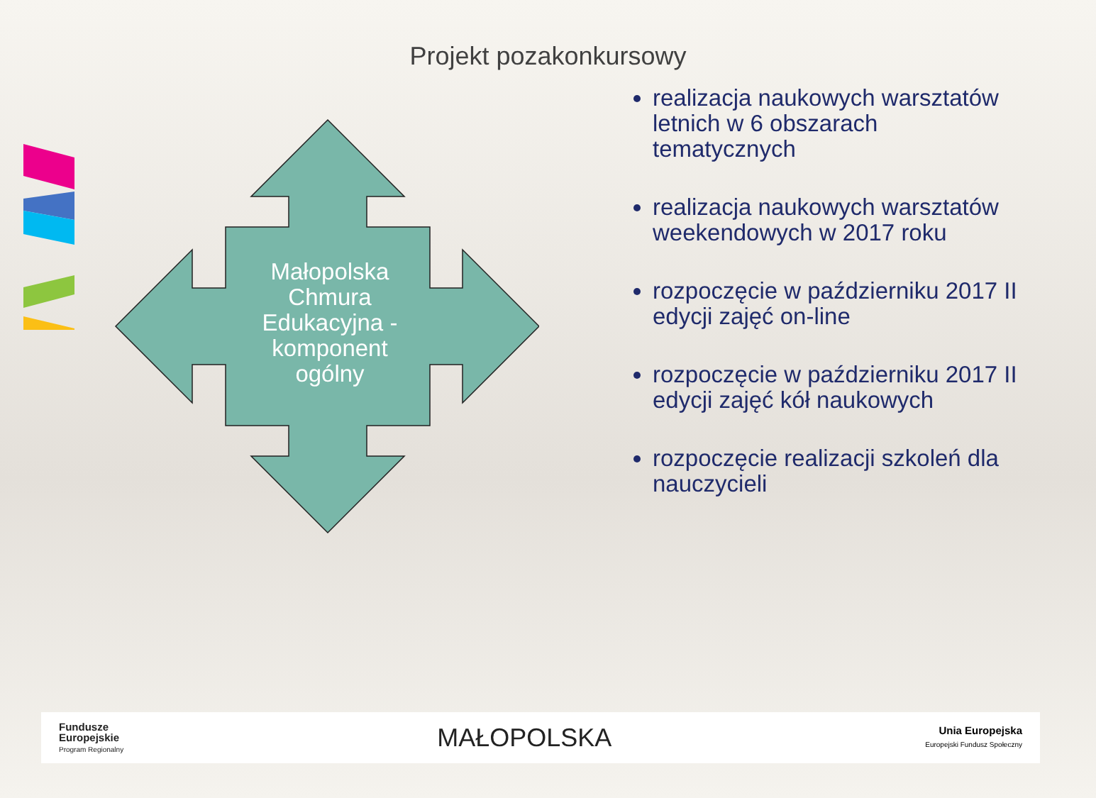Projekt pozakonkursowy
Małopolska Chmura Edukacyjna - komponent ogólny
realizacja naukowych warsztatów letnich w 6 obszarach tematycznych
realizacja naukowych warsztatów weekendowych w 2017 roku
rozpoczęcie w październiku 2017 II edycji zajęć on-line
rozpoczęcie w październiku 2017 II edycji zajęć kół naukowych
rozpoczęcie realizacji szkoleń dla nauczycieli
Fundusze
Europejskie
Program Regionalny
MAŁOPOLSKA
Unia Europejska
Europejski Fundusz Społeczny